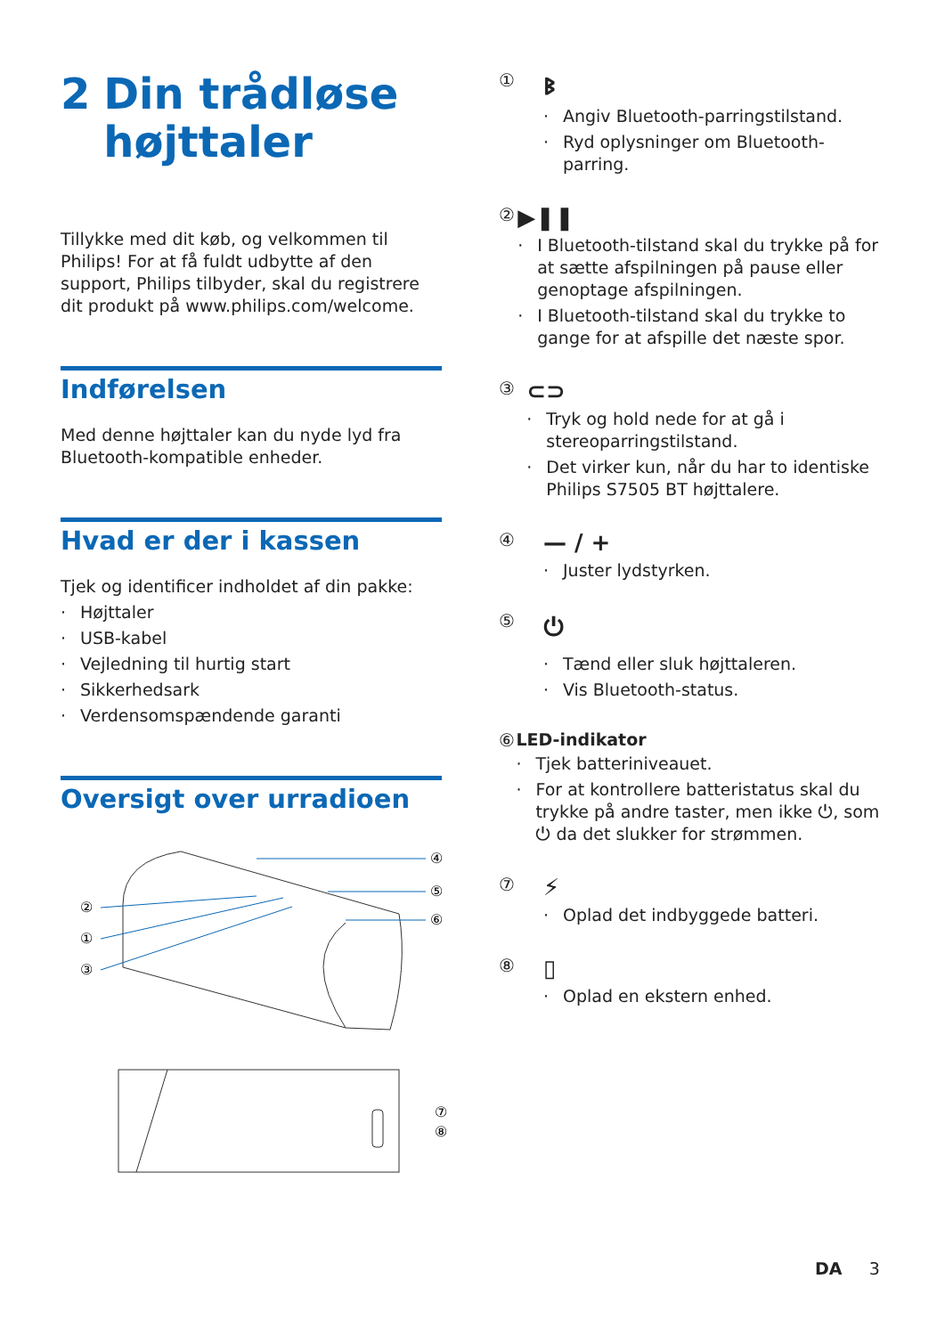2 Din trådløse højttaler
Tillykke med dit køb, og velkommen til Philips! For at få fuldt udbytte af den support, Philips tilbyder, skal du registrere dit produkt på www.philips.com/welcome.
Indførelsen
Med denne højttaler kan du nyde lyd fra Bluetooth-kompatible enheder.
Hvad er der i kassen
Tjek og identificer indholdet af din pakke:
· Højttaler
· USB-kabel
· Vejledning til hurtig start
· Sikkerhedsark
· Verdensomspændende garanti
Oversigt over urradioen
④
⑤
⑥
②
①
③
⑦
⑧
①
ᛒ
· Angiv Bluetooth-parringstilstand.
· Ryd oplysninger om Bluetooth-parring.
②
▶❚❚
· I Bluetooth-tilstand skal du trykke på for at sætte afspilningen på pause eller genoptage afspilningen.
· I Bluetooth-tilstand skal du trykke to gange for at afspille det næste spor.
③
⊂⊃
· Tryk og hold nede for at gå i stereoparringstilstand.
· Det virker kun, når du har to identiske Philips S7505 BT højttalere.
④
— / +
· Juster lydstyrken.
⑤
⏻
· Tænd eller sluk højttaleren.
· Vis Bluetooth-status.
⑥ LED-indikator
· Tjek batteriniveauet.
· For at kontrollere batteristatus skal du trykke på andre taster, men ikke ⏻, som ⏻ da det slukker for strømmen.
⑦
⚡
· Oplad det indbyggede batteri.
⑧
▯
· Oplad en ekstern enhed.
DA 3